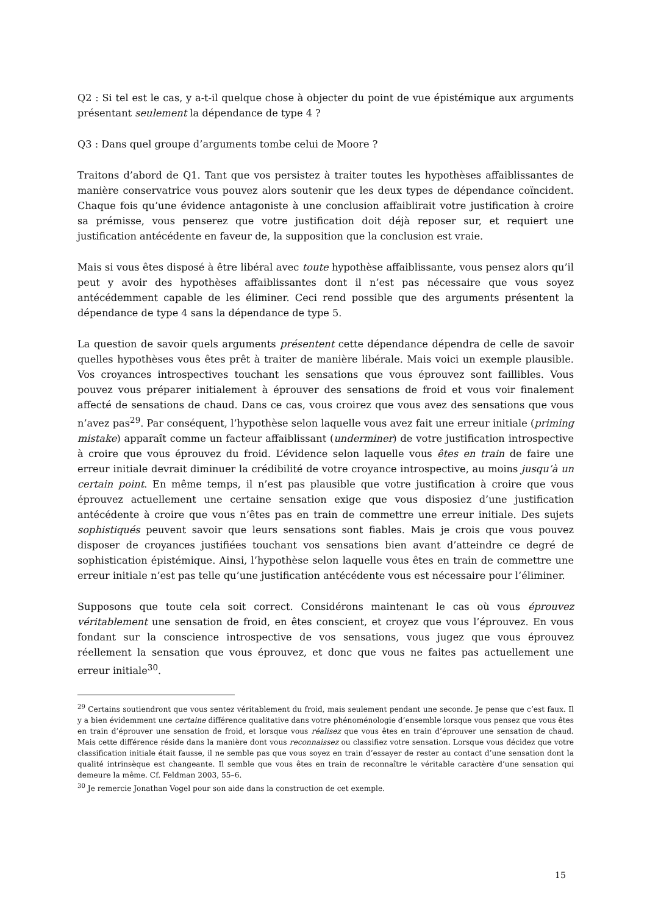Q2 : Si tel est le cas, y a-t-il quelque chose à objecter du point de vue épistémique aux arguments présentant seulement la dépendance de type 4 ?
Q3 : Dans quel groupe d’arguments tombe celui de Moore ?
Traitons d’abord de Q1. Tant que vos persistez à traiter toutes les hypothèses affaiblissantes de manière conservatrice vous pouvez alors soutenir que les deux types de dépendance coïncident. Chaque fois qu’une évidence antagoniste à une conclusion affaiblirait votre justification à croire sa prémisse, vous penserez que votre justification doit déjà reposer sur, et requiert une justification antécédente en faveur de, la supposition que la conclusion est vraie.
Mais si vous êtes disposé à être libéral avec toute hypothèse affaiblissante, vous pensez alors qu’il peut y avoir des hypothèses affaiblissantes dont il n’est pas nécessaire que vous soyez antécédemment capable de les éliminer. Ceci rend possible que des arguments présentent la dépendance de type 4 sans la dépendance de type 5.
La question de savoir quels arguments présentent cette dépendance dépendra de celle de savoir quelles hypothèses vous êtes prêt à traiter de manière libérale. Mais voici un exemple plausible. Vos croyances introspectives touchant les sensations que vous éprouvez sont faillibles. Vous pouvez vous préparer initialement à éprouver des sensations de froid et vous voir finalement affecté de sensations de chaud. Dans ce cas, vous croirez que vous avez des sensations que vous n’avez pas<sup>29</sup>. Par conséquent, l’hypothèse selon laquelle vous avez fait une erreur initiale (priming mistake) apparaît comme un facteur affaiblissant (underminer) de votre justification introspective à croire que vous éprouvez du froid. L’évidence selon laquelle vous êtes en train de faire une erreur initiale devrait diminuer la crédibilité de votre croyance introspective, au moins jusqu’à un certain point. En même temps, il n’est pas plausible que votre justification à croire que vous éprouvez actuellement une certaine sensation exige que vous disposiez d’une justification antécédente à croire que vous n’êtes pas en train de commettre une erreur initiale. Des sujets sophistiqués peuvent savoir que leurs sensations sont fiables. Mais je crois que vous pouvez disposer de croyances justifiées touchant vos sensations bien avant d’atteindre ce degré de sophistication épistémique. Ainsi, l’hypothèse selon laquelle vous êtes en train de commettre une erreur initiale n’est pas telle qu’une justification antécédente vous est nécessaire pour l’éliminer.
Supposons que toute cela soit correct. Considérons maintenant le cas où vous éprouvez véritablement une sensation de froid, en êtes conscient, et croyez que vous l’éprouvez. En vous fondant sur la conscience introspective de vos sensations, vous jugez que vous éprouvez réellement la sensation que vous éprouvez, et donc que vous ne faites pas actuellement une erreur initiale<sup>30</sup>.
<sup>29</sup> Certains soutiendront que vous sentez véritablement du froid, mais seulement pendant une seconde. Je pense que c’est faux. Il y a bien évidemment une certaine différence qualitative dans votre phénoménologie d’ensemble lorsque vous pensez que vous êtes en train d’éprouver une sensation de froid, et lorsque vous réalisez que vous êtes en train d’éprouver une sensation de chaud. Mais cette différence réside dans la manière dont vous reconnaissez ou classifiez votre sensation. Lorsque vous décidez que votre classification initiale était fausse, il ne semble pas que vous soyez en train d’essayer de rester au contact d’une sensation dont la qualité intrinsèque est changeante. Il semble que vous êtes en train de reconnaître le véritable caractère d’une sensation qui demeure la même. Cf. Feldman 2003, 55–6.
<sup>30</sup> Je remercie Jonathan Vogel pour son aide dans la construction de cet exemple.
15